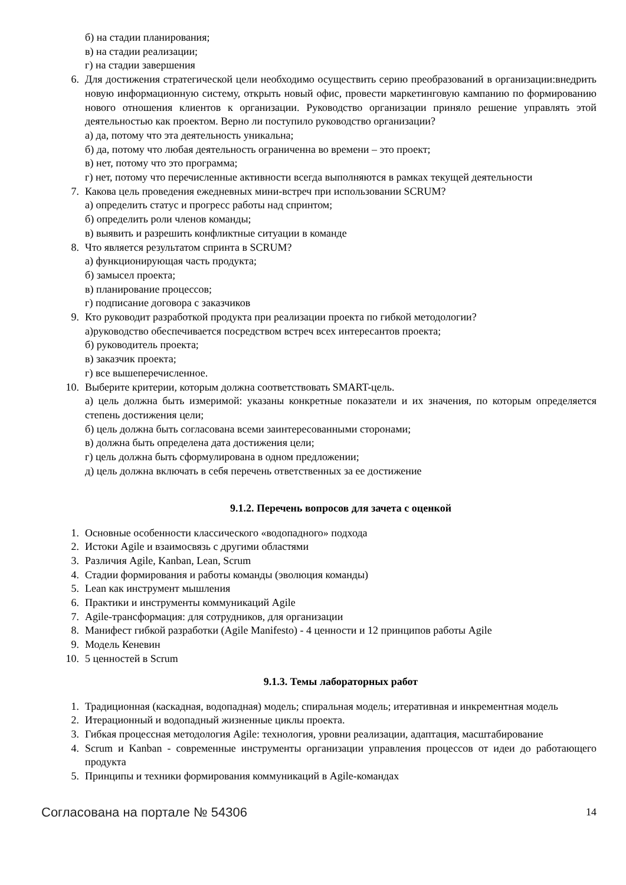б) на стадии планирования;
в) на стадии реализации;
г) на стадии завершения
6. Для достижения стратегической цели необходимо осуществить серию преобразований в организации:внедрить новую информационную систему, открыть новый офис, провести маркетинговую кампанию по формированию нового отношения клиентов к организации. Руководство организации приняло решение управлять этой деятельностью как проектом. Верно ли поступило руководство организации?
а) да, потому что эта деятельность уникальна;
б) да, потому что любая деятельность ограниченна во времени – это проект;
в) нет, потому что это программа;
г) нет, потому что перечисленные активности всегда выполняются в рамках текущей деятельности
7. Какова цель проведения ежедневных мини-встреч при использовании SCRUM?
а) определить статус и прогресс работы над спринтом;
б) определить роли членов команды;
в) выявить и разрешить конфликтные ситуации в команде
8. Что является результатом спринта в SCRUM?
а) функционирующая часть продукта;
б) замысел проекта;
в) планирование процессов;
г) подписание договора с заказчиков
9. Кто руководит разработкой продукта при реализации проекта по гибкой методологии?
а)руководство обеспечивается посредством встреч всех интересантов проекта;
б) руководитель проекта;
в) заказчик проекта;
г) все вышеперечисленное.
10. Выберите критерии, которым должна соответствовать SMART-цель.
а) цель должна быть измеримой: указаны конкретные показатели и их значения, по которым определяется степень достижения цели;
б) цель должна быть согласована всеми заинтересованными сторонами;
в) должна быть определена дата достижения цели;
г) цель должна быть сформулирована в одном предложении;
д) цель должна включать в себя перечень ответственных за ее достижение
9.1.2. Перечень вопросов для зачета с оценкой
1. Основные особенности классического «водопадного» подхода
2. Истоки Agile и взаимосвязь с другими областями
3. Различия Agile, Kanban, Lean, Scrum
4. Стадии формирования и работы команды (эволюция команды)
5. Lean как инструмент мышления
6. Практики и инструменты коммуникаций Agile
7. Agile-трансформация: для сотрудников, для организации
8. Манифест гибкой разработки (Agile Manifesto) - 4 ценности и 12 принципов работы Agile
9. Модель Кеневин
10. 5 ценностей в Scrum
9.1.3. Темы лабораторных работ
1. Традиционная (каскадная, водопадная) модель; спиральная модель; итеративная и инкрементная модель
2. Итерационный и водопадный жизненные циклы проекта.
3. Гибкая процессная методология Agile: технология, уровни реализации, адаптация, масштабирование
4. Scrum и Kanban - современные инструменты организации управления процессов от идеи до работающего продукта
5. Принципы и техники формирования коммуникаций в Agile-командах
Согласована на портале № 54306 14